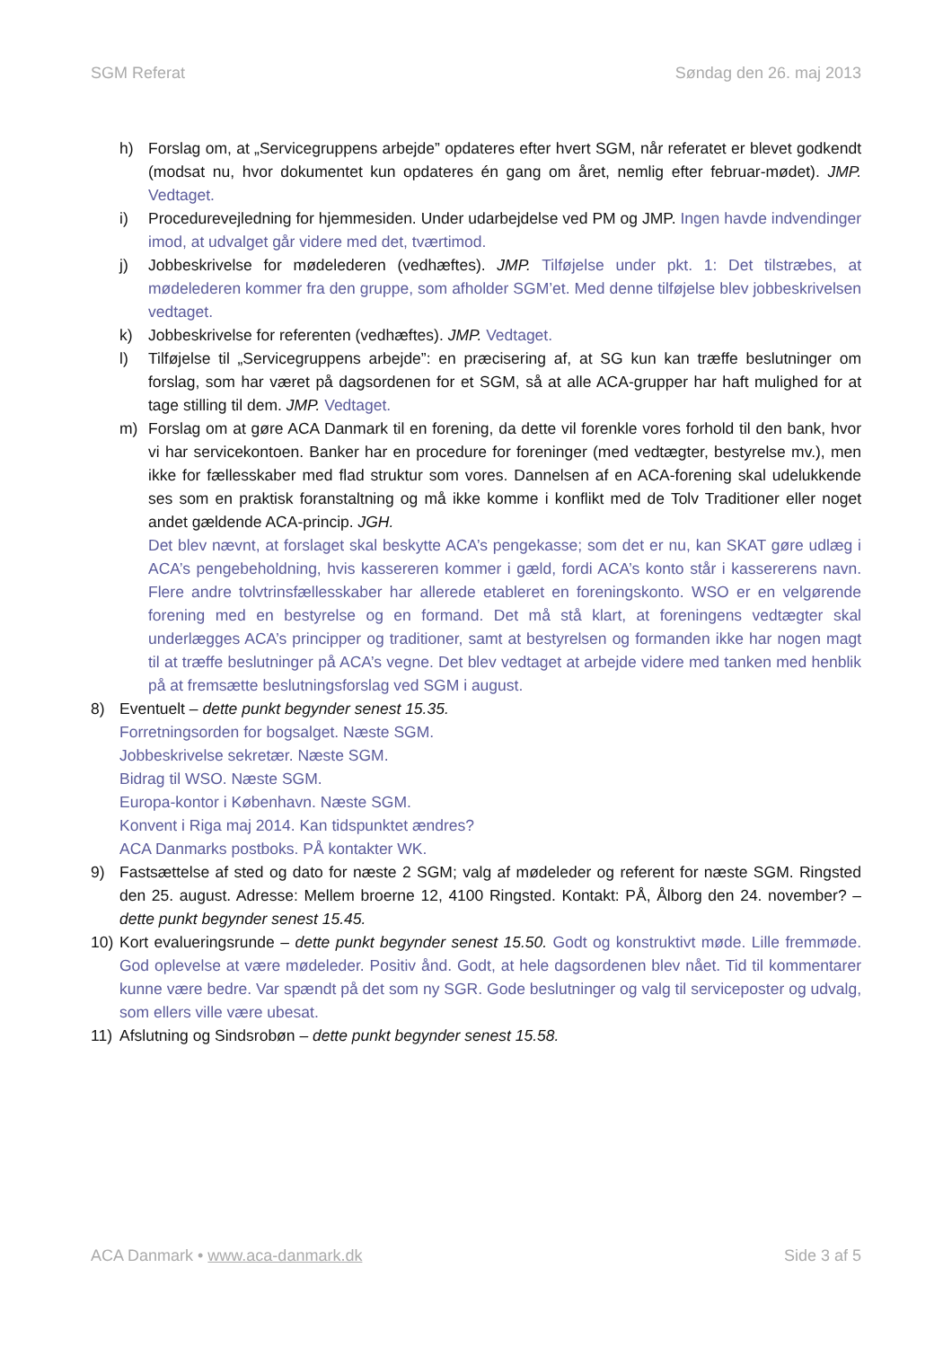SGM Referat Søndag den 26. maj 2013
h) Forslag om, at „Servicegruppens arbejde” opdateres efter hvert SGM, når referatet er blevet godkendt (modsat nu, hvor dokumentet kun opdateres én gang om året, nemlig efter februar-mødet). JMP. Vedtaget.
i) Procedurevejledning for hjemmesiden. Under udarbejdelse ved PM og JMP. Ingen havde indvendinger imod, at udvalget går videre med det, tværtimod.
j) Jobbeskrivelse for mødelederen (vedhæftes). JMP. Tilføjelse under pkt. 1: Det tilstræbes, at mødelederen kommer fra den gruppe, som afholder SGM’et. Med denne tilføjelse blev jobbeskrivelsen vedtaget.
k) Jobbeskrivelse for referenten (vedhæftes). JMP. Vedtaget.
l) Tilføjelse til „Servicegruppens arbejde”: en præcisering af, at SG kun kan træffe beslutninger om forslag, som har været på dagsordenen for et SGM, så at alle ACA-grupper har haft mulighed for at tage stilling til dem. JMP. Vedtaget.
m) Forslag om at gøre ACA Danmark til en forening, da dette vil forenkle vores forhold til den bank, hvor vi har servicekontoen. Banker har en procedure for foreninger (med vedtægter, bestyrelse mv.), men ikke for fællesskaber med flad struktur som vores. Dannelsen af en ACA-forening skal udelukkende ses som en praktisk foranstaltning og må ikke komme i konflikt med de Tolv Traditioner eller noget andet gældende ACA-princip. JGH.
Det blev nævnt, at forslaget skal beskytte ACA’s pengekasse; som det er nu, kan SKAT gøre udlæg i ACA’s pengebeholdning, hvis kassereren kommer i gæld, fordi ACA’s konto står i kassererens navn. Flere andre tolvtrinsfællesskaber har allerede etableret en foreningskonto. WSO er en velgørende forening med en bestyrelse og en formand. Det må stå klart, at foreningens vedtægter skal underlægges ACA’s principper og traditioner, samt at bestyrelsen og formanden ikke har nogen magt til at træffe beslutninger på ACA’s vegne. Det blev vedtaget at arbejde videre med tanken med henblik på at fremsætte beslutningsforslag ved SGM i august.
8) Eventuelt – dette punkt begynder senest 15.35.
Forretningsorden for bogsalget. Næste SGM.
Jobbeskrivelse sekretær. Næste SGM.
Bidrag til WSO. Næste SGM.
Europa-kontor i København. Næste SGM.
Konvent i Riga maj 2014. Kan tidspunktet ændres?
ACA Danmarks postboks. PÅ kontakter WK.
9) Fastsættelse af sted og dato for næste 2 SGM; valg af mødeleder og referent for næste SGM. Ringsted den 25. august. Adresse: Mellem broerne 12, 4100 Ringsted. Kontakt: PÅ, Ålborg den 24. november? – dette punkt begynder senest 15.45.
10) Kort evalueringsrunde – dette punkt begynder senest 15.50. Godt og konstruktivt møde. Lille fremmøde. God oplevelse at være mødeleder. Positiv ånd. Godt, at hele dagsordenen blev nået. Tid til kommentarer kunne være bedre. Var spændt på det som ny SGR. Gode beslutninger og valg til serviceposter og udvalg, som ellers ville være ubesat.
11) Afslutning og Sindsrobøn – dette punkt begynder senest 15.58.
ACA Danmark • www.aca-danmark.dk Side 3 af 5